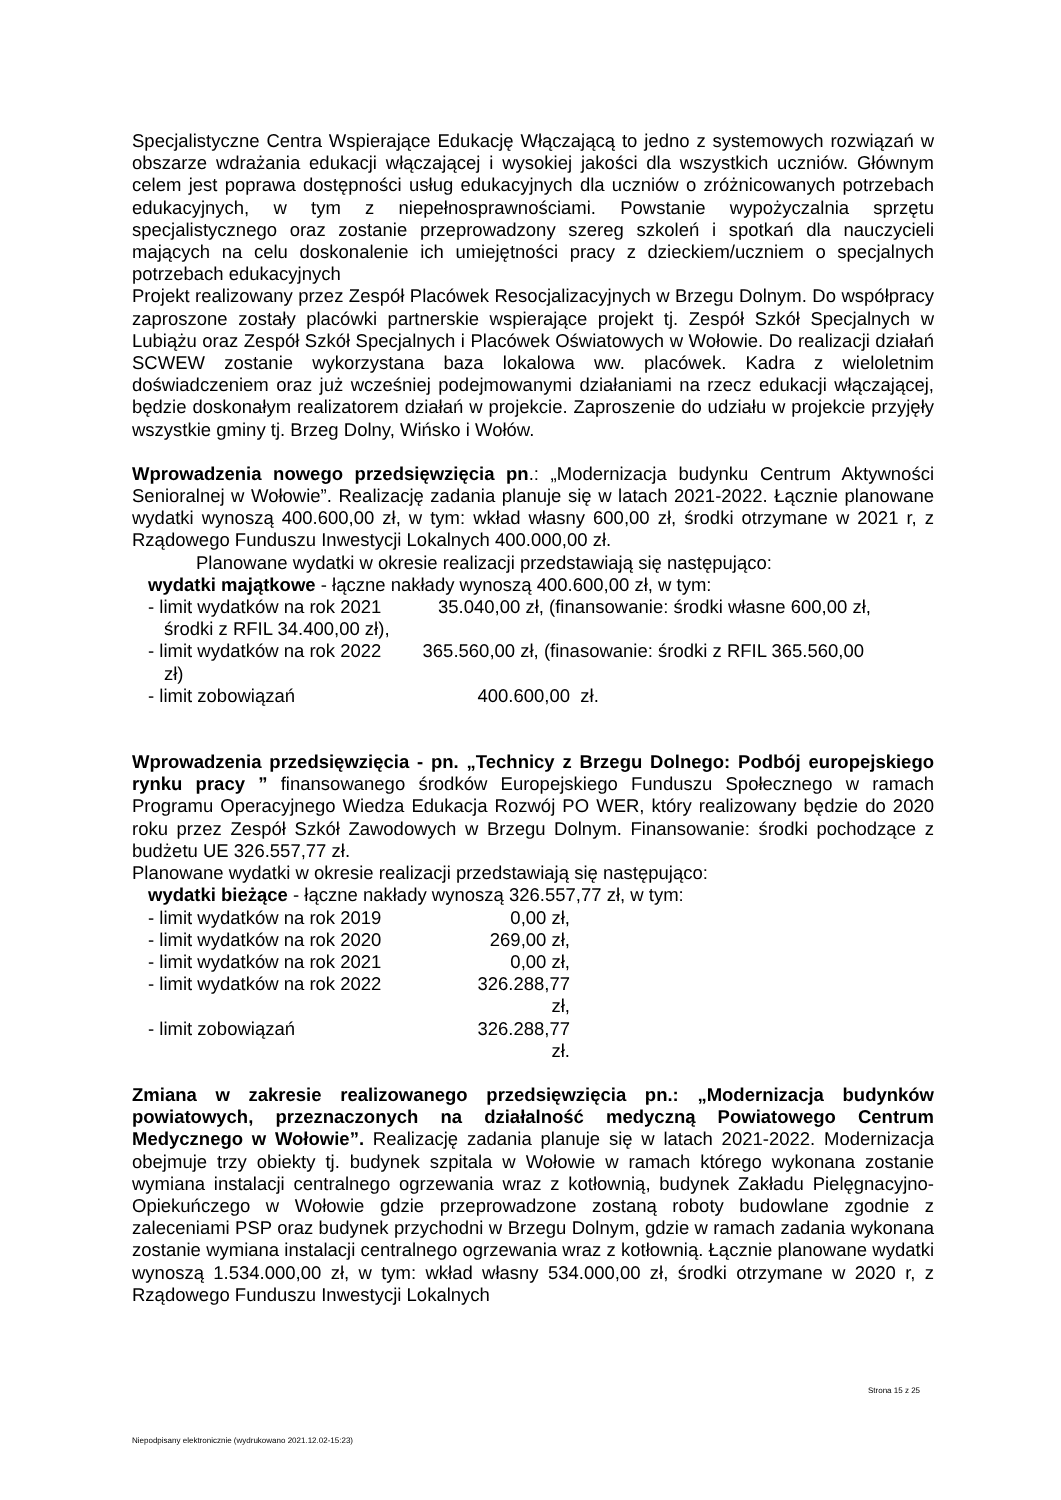Specjalistyczne Centra Wspierające Edukację Włączającą to jedno z systemowych rozwiązań w obszarze wdrażania edukacji włączającej i wysokiej jakości dla wszystkich uczniów. Głównym celem jest poprawa dostępności usług edukacyjnych dla uczniów o zróżnicowanych potrzebach edukacyjnych, w tym z niepełnosprawnościami. Powstanie wypożyczalnia sprzętu specjalistycznego oraz zostanie przeprowadzony szereg szkoleń i spotkań dla nauczycieli mających na celu doskonalenie ich umiejętności pracy z dzieckiem/uczniem o specjalnych potrzebach edukacyjnych
Projekt realizowany przez Zespół Placówek Resocjalizacyjnych w Brzegu Dolnym. Do współpracy zaproszone zostały placówki partnerskie wspierające projekt tj. Zespół Szkół Specjalnych w Lubiążu oraz Zespół Szkół Specjalnych i Placówek Oświatowych w Wołowie. Do realizacji działań SCWEW zostanie wykorzystana baza lokalowa ww. placówek. Kadra z wieloletnim doświadczeniem oraz już wcześniej podejmowanymi działaniami na rzecz edukacji włączającej, będzie doskonałym realizatorem działań w projekcie. Zaproszenie do udziału w projekcie przyjęły wszystkie gminy tj. Brzeg Dolny, Wińsko i Wołów.
Wprowadzenia nowego przedsięwzięcia pn.: „Modernizacja budynku Centrum Aktywności Senioralnej w Wołowie”. Realizację zadania planuje się w latach 2021-2022. Łącznie planowane wydatki wynoszą 400.600,00 zł, w tym: wkład własny 600,00 zł, środki otrzymane w 2021 r, z Rządowego Funduszu Inwestycji Lokalnych 400.000,00 zł.
Planowane wydatki w okresie realizacji przedstawiają się następująco:
wydatki majątkowe - łączne nakłady wynoszą 400.600,00 zł, w tym:
- limit wydatków na rok 2021 35.040,00 zł, (finansowanie: środki własne 600,00 zł,
środki z RFIL 34.400,00 zł),
- limit wydatków na rok 2022 365.560,00 zł, (finasowanie: środki z RFIL 365.560,00
zł)
- limit zobowiązań 400.600,00 zł.
Wprowadzenia przedsięwzięcia - pn. „Technicy z Brzegu Dolnego: Podbój europejskiego rynku pracy ” finansowanego środków Europejskiego Funduszu Społecznego w ramach Programu Operacyjnego Wiedza Edukacja Rozwój PO WER, który realizowany będzie do 2020 roku przez Zespół Szkół Zawodowych w Brzegu Dolnym. Finansowanie: środki pochodzące z budżetu UE 326.557,77 zł.
Planowane wydatki w okresie realizacji przedstawiają się następująco:
wydatki bieżące - łączne nakłady wynoszą 326.557,77 zł, w tym:
- limit wydatków na rok 2019 0,00 zł,
- limit wydatków na rok 2020 269,00 zł,
- limit wydatków na rok 2021 0,00 zł,
- limit wydatków na rok 2022 326.288,77 zł,
- limit zobowiązań 326.288,77 zł.
Zmiana w zakresie realizowanego przedsięwzięcia pn.: „Modernizacja budynków powiatowych, przeznaczonych na działalność medyczną Powiatowego Centrum Medycznego w Wołowie”. Realizację zadania planuje się w latach 2021-2022. Modernizacja obejmuje trzy obiekty tj. budynek szpitala w Wołowie w ramach którego wykonana zostanie wymiana instalacji centralnego ogrzewania wraz z kotłownią, budynek Zakładu Pielęgnacyjno-Opiekuńczego w Wołowie gdzie przeprowadzone zostaną roboty budowlane zgodnie z zaleceniami PSP oraz budynek przychodni w Brzegu Dolnym, gdzie w ramach zadania wykonana zostanie wymiana instalacji centralnego ogrzewania wraz z kotłownią. Łącznie planowane wydatki wynoszą 1.534.000,00 zł, w tym: wkład własny 534.000,00 zł, środki otrzymane w 2020 r, z Rządowego Funduszu Inwestycji Lokalnych
Strona 15 z 25
Niepodpisany elektronicznie (wydrukowano 2021.12.02-15:23)